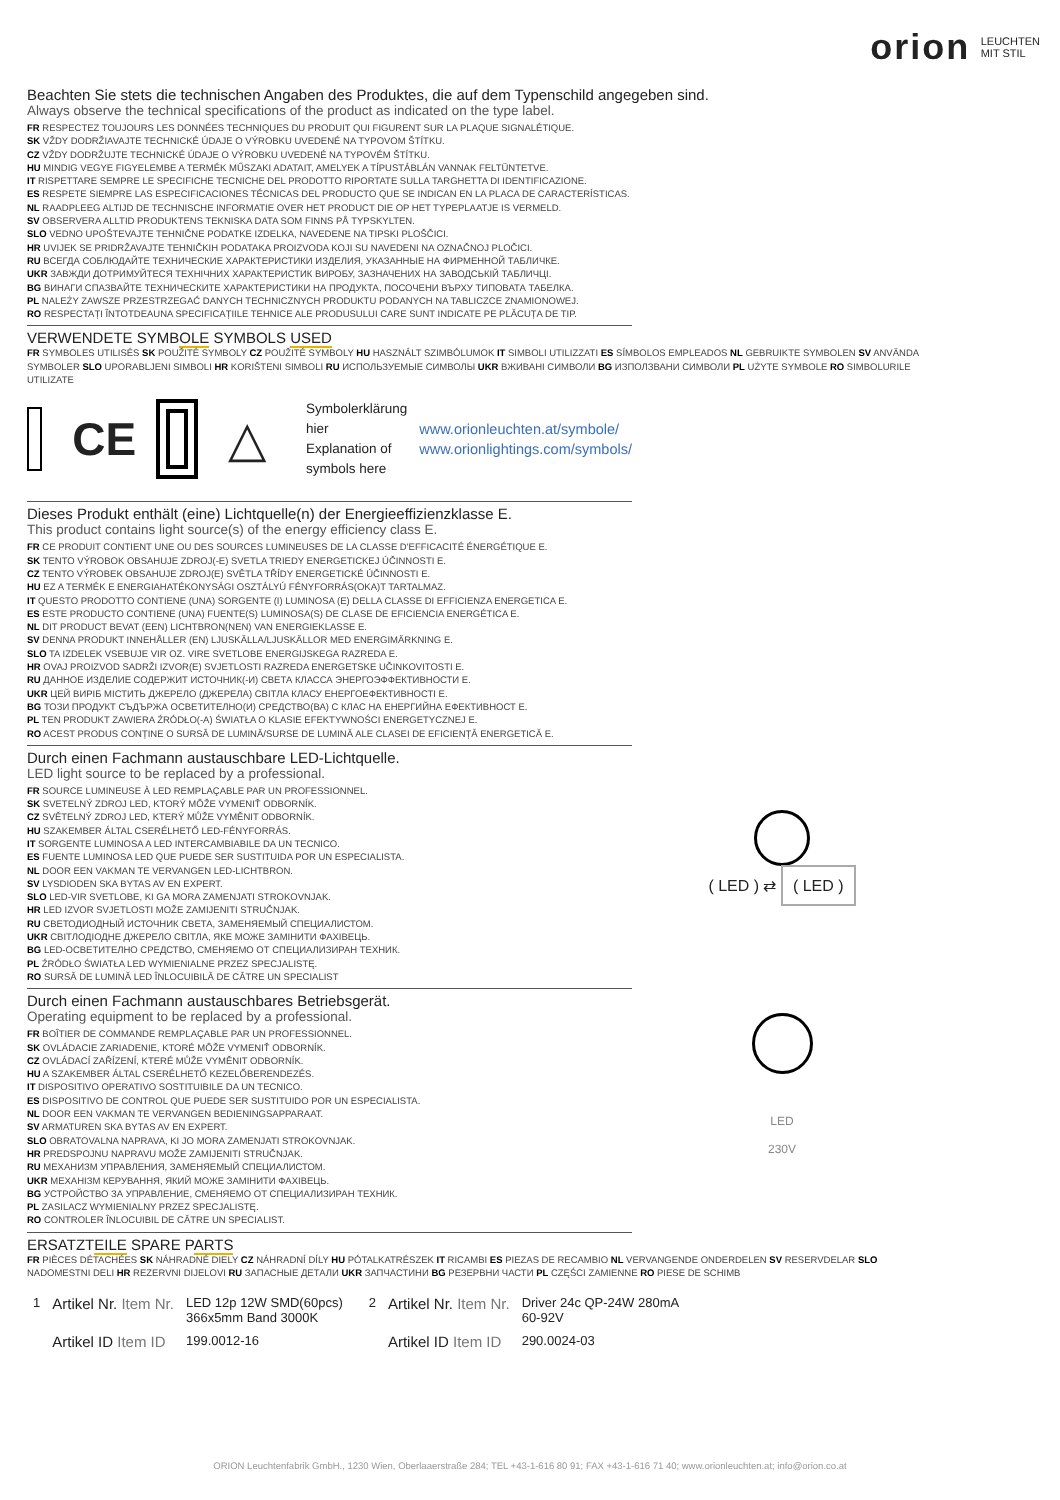orion LEUCHTEN
MIT STIL
Beachten Sie stets die technischen Angaben des Produktes, die auf dem Typenschild angegeben sind.
Always observe the technical specifications of the product as indicated on the type label.
FR RESPECTEZ TOUJOURS LES DONNÉES TECHNIQUES DU PRODUIT QUI FIGURENT SUR LA PLAQUE SIGNALÉTIQUE.
SK VŽDY DODRŽIAVAJTE TECHNICKÉ ÚDAJE O VÝROBKU UVEDENÉ NA TYPOVOM ŠTÍTKU.
CZ VŽDY DODRŽUJTE TECHNICKÉ ÚDAJE O VÝROBKU UVEDENÉ NA TYPOVÉM ŠTÍTKU.
HU MINDIG VEGYE FIGYELEMBE A TERMÉK MŰSZAKI ADATAIT, AMELYEK A TÍPUSTÁBLÁN VANNAK FELTÜNTETVE.
IT RISPETTARE SEMPRE LE SPECIFICHE TECNICHE DEL PRODOTTO RIPORTATE SULLA TARGHETTA DI IDENTIFICAZIONE.
ES RESPETE SIEMPRE LAS ESPECIFICACIONES TÉCNICAS DEL PRODUCTO QUE SE INDICAN EN LA PLACA DE CARACTERÍSTICAS.
NL RAADPLEEG ALTIJD DE TECHNISCHE INFORMATIE OVER HET PRODUCT DIE OP HET TYPEPLAATJE IS VERMELD.
SV OBSERVERA ALLTID PRODUKTENS TEKNISKA DATA SOM FINNS PÅ TYPSKYLTEN.
SLO VEDNO UPOŠTEVAJTE TEHNIČNE PODATKE IZDELKA, NAVEDENE NA TIPSKI PLOŠČICI.
HR UVIJEK SE PRIDRŽAVAJTE TEHNIČKIH PODATAKA PROIZVODA KOJI SU NAVEDENI NA OZNAČNOJ PLOČICI.
RU ВСЕГДА СОБЛЮДАЙТЕ ТЕХНИЧЕСКИЕ ХАРАКТЕРИСТИКИ ИЗДЕЛИЯ, УКАЗАННЫЕ НА ФИРМЕННОЙ ТАБЛИЧКЕ.
UKR ЗАВЖДИ ДОТРИМУЙТЕСЯ ТЕХНІЧНИХ ХАРАКТЕРИСТИК ВИРОБУ, ЗАЗНАЧЕНИХ НА ЗАВОДСЬКІЙ ТАБЛИЧЦІ.
BG ВИНАГИ СПАЗВАЙТЕ ТЕХНИЧЕСКИТЕ ХАРАКТЕРИСТИКИ НА ПРОДУКТА, ПОСОЧЕНИ ВЪРХУ ТИПОВАТА ТАБЕЛКА.
PL NALEŻY ZAWSZE PRZESTRZEGAĆ DANYCH TECHNICZNYCH PRODUKTU PODANYCH NA TABLICZCE ZNAMIONOWEJ.
RO RESPECTAȚI ÎNTOTDEAUNA SPECIFICAȚIILE TEHNICE ALE PRODUSULUI CARE SUNT INDICATE PE PLĂCUȚA DE TIP.
VERWENDETE SYMBOLE SYMBOLS USED
FR SYMBOLES UTILISÉS SK POUŽITÉ SYMBOLY CZ POUŽITÉ SYMBOLY HU HASZNÁLT SZIMBÓLUMOK IT SIMBOLI UTILIZZATI ES SÍMBOLOS EMPLEADOS NL GEBRUIKTE SYMBOLEN SV ANVÄNDA SYMBOLER SLO UPORABLJENI SIMBOLI HR KORIŠTENI SIMBOLI RU ИСПОЛЬЗУЕМЫЕ СИМВОЛЫ UKR ВЖИВАНІ СИМВОЛИ BG ИЗПОЛЗВАНИ СИМВОЛИ PL UŻYTE SYMBOLE RO SIMBOLURILE UTILIZATE
CE △
Symbolerklärung hier
Explanation of symbols here
www.orionleuchten.at/symbole/
www.orionlightings.com/symbols/
Dieses Produkt enthält (eine) Lichtquelle(n) der Energieeffizienzklasse E.
This product contains light source(s) of the energy efficiency class E.
FR CE PRODUIT CONTIENT UNE OU DES SOURCES LUMINEUSES DE LA CLASSE D'EFFICACITÉ ÉNERGÉTIQUE E.
SK TENTO VÝROBOK OBSAHUJE ZDROJ(-E) SVETLA TRIEDY ENERGETICKEJ ÚČINNOSTI E.
CZ TENTO VÝROBEK OBSAHUJE ZDROJ(E) SVĚTLA TŘÍDY ENERGETICKÉ ÚČINNOSTI E.
HU EZ A TERMÉK E ENERGIAHATÉKONYSÁGI OSZTÁLYÚ FÉNYFORRÁS(OKA)T TARTALMAZ.
IT QUESTO PRODOTTO CONTIENE (UNA) SORGENTE (I) LUMINOSA (E) DELLA CLASSE DI EFFICIENZA ENERGETICA E.
ES ESTE PRODUCTO CONTIENE (UNA) FUENTE(S) LUMINOSA(S) DE CLASE DE EFICIENCIA ENERGÉTICA E.
NL DIT PRODUCT BEVAT (EEN) LICHTBRON(NEN) VAN ENERGIEKLASSE E.
SV DENNA PRODUKT INNEHÅLLER (EN) LJUSKÄLLA/LJUSKÄLLOR MED ENERGIMÄRKNING E.
SLO TA IZDELEK VSEBUJE VIR OZ. VIRE SVETLOBE ENERGIJSKEGA RAZREDA E.
HR OVAJ PROIZVOD SADRŽI IZVOR(E) SVJETLOSTI RAZREDA ENERGETSKE UČINKOVITOSTI E.
RU ДАННОЕ ИЗДЕЛИЕ СОДЕРЖИТ ИСТОЧНИК(-И) СВЕТА КЛАССА ЭНЕРГОЭФФЕКТИВНОСТИ E.
UKR ЦЕЙ ВИРІБ МІСТИТЬ ДЖЕРЕЛО (ДЖЕРЕЛА) СВІТЛА КЛАСУ ЕНЕРГОЕФЕКТИВНОСТІ E.
BG ТОЗИ ПРОДУКТ СЪДЪРЖА ОСВЕТИТЕЛНО(И) СРЕДСТВО(ВА) С КЛАС НА ЕНЕРГИЙНА ЕФЕКТИВНОСТ E.
PL TEN PRODUKT ZAWIERA ŹRÓDŁO(-A) ŚWIATŁA O KLASIE EFEKTYWNOŚCI ENERGETYCZNEJ E.
RO ACEST PRODUS CONȚINE O SURSĂ DE LUMINĂ/SURSE DE LUMINĂ ALE CLASEI DE EFICIENȚĂ ENERGETICĂ E.
Durch einen Fachmann austauschbare LED-Lichtquelle.
LED light source to be replaced by a professional.
FR SOURCE LUMINEUSE À LED REMPLAÇABLE PAR UN PROFESSIONNEL.
SK SVETELNÝ ZDROJ LED, KTORÝ MÔŽE VYMENIŤ ODBORNÍK.
CZ SVĚTELNÝ ZDROJ LED, KTERÝ MŮŽE VYMĚNIT ODBORNÍK.
HU SZAKEMBER ÁLTAL CSERÉLHETŐ LED-FÉNYFORRÁS.
IT SORGENTE LUMINOSA A LED INTERCAMBIABILE DA UN TECNICO.
ES FUENTE LUMINOSA LED QUE PUEDE SER SUSTITUIDA POR UN ESPECIALISTA.
NL DOOR EEN VAKMAN TE VERVANGEN LED-LICHTBRON.
SV LYSDIODEN SKA BYTAS AV EN EXPERT.
SLO LED-VIR SVETLOBE, KI GA MORA ZAMENJATI STROKOVNJAK.
HR LED IZVOR SVJETLOSTI MOŽE ZAMIJENITI STRUČNJAK.
RU СВЕТОДИОДНЫЙ ИСТОЧНИК СВЕТА, ЗАМЕНЯЕМЫЙ СПЕЦИАЛИСТОМ.
UKR СВІТЛОДІОДНЕ ДЖЕРЕЛО СВІТЛА, ЯКЕ МОЖЕ ЗАМІНИТИ ФАХІВЕЦЬ.
BG LED-ОСВЕТИТЕЛНО СРЕДСТВО, СМЕНЯЕМО ОТ СПЕЦИАЛИЗИРАН ТЕХНИК.
PL ŹRÓDŁO ŚWIATŁA LED WYMIENIALNE PRZEZ SPECJALISTĘ.
RO SURSĂ DE LUMINĂ LED ÎNLOCUIBILĂ DE CĂTRE UN SPECIALIST
( LED ) ⇄ ( LED )
Durch einen Fachmann austauschbares Betriebsgerät.
Operating equipment to be replaced by a professional.
FR BOÎTIER DE COMMANDE REMPLAÇABLE PAR UN PROFESSIONNEL.
SK OVLÁDACIE ZARIADENIE, KTORÉ MÔŽE VYMENIŤ ODBORNÍK.
CZ OVLÁDACÍ ZAŘÍZENÍ, KTERÉ MŮŽE VYMĚNIT ODBORNÍK.
HU A SZAKEMBER ÁLTAL CSERÉLHETŐ KEZELŐBERENDEZÉS.
IT DISPOSITIVO OPERATIVO SOSTITUIBILE DA UN TECNICO.
ES DISPOSITIVO DE CONTROL QUE PUEDE SER SUSTITUIDO POR UN ESPECIALISTA.
NL DOOR EEN VAKMAN TE VERVANGEN BEDIENINGSAPPARAAT.
SV ARMATUREN SKA BYTAS AV EN EXPERT.
SLO OBRATOVALNA NAPRAVA, KI JO MORA ZAMENJATI STROKOVNJAK.
HR PREDSPOJNU NAPRAVU MOŽE ZAMIJENITI STRUČNJAK.
RU МЕХАНИЗМ УПРАВЛЕНИЯ, ЗАМЕНЯЕМЫЙ СПЕЦИАЛИСТОМ.
UKR МЕХАНІЗМ КЕРУВАННЯ, ЯКИЙ МОЖЕ ЗАМІНИТИ ФАХІВЕЦЬ.
BG УСТРОЙСТВО ЗА УПРАВЛЕНИЕ, СМЕНЯЕМО ОТ СПЕЦИАЛИЗИРАН ТЕХНИК.
PL ZASILACZ WYMIENIALNY PRZEZ SPECJALISTĘ.
RO CONTROLER ÎNLOCUIBIL DE CĂTRE UN SPECIALIST.
LED
230V
ERSATZTEILE SPARE PARTS
FR PIÈCES DÉTACHÉES SK NÁHRADNÉ DIELY CZ NÁHRADNÍ DÍLY HU PÓTALKATRÉSZEK IT RICAMBI ES PIEZAS DE RECAMBIO NL VERVANGENDE ONDERDELEN SV RESERVDELAR SLO NADOMESTNI DELI HR REZERVNI DIJELOVI RU ЗАПАСНЫЕ ДЕТАЛИ UKR ЗАПЧАСТИНИ BG РЕЗЕРВНИ ЧАСТИ PL CZĘŚCI ZAMIENNE RO PIESE DE SCHIMB
| 1 | Artikel Nr. Item Nr. | LED 12p 12W SMD(60pcs) 366x5mm Band 3000K | 2 | Artikel Nr. Item Nr. | Driver 24c QP-24W 280mA 60-92V |
| | Artikel ID Item ID | 199.0012-16 | | Artikel ID Item ID | 290.0024-03 |
ORION Leuchtenfabrik GmbH., 1230 Wien, Oberlaaerstraße 284; TEL +43-1-616 80 91; FAX +43-1-616 71 40; www.orionleuchten.at; info@orion.co.at